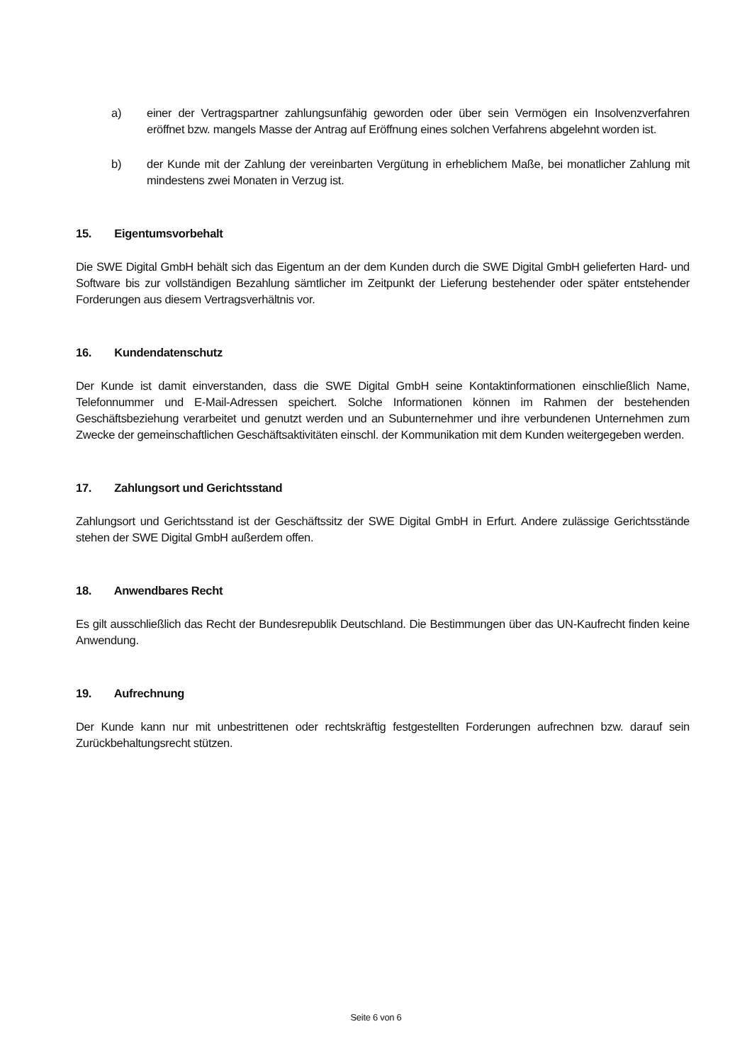a) einer der Vertragspartner zahlungsunfähig geworden oder über sein Vermögen ein Insolvenzverfahren eröffnet bzw. mangels Masse der Antrag auf Eröffnung eines solchen Verfahrens abgelehnt worden ist.
b) der Kunde mit der Zahlung der vereinbarten Vergütung in erheblichem Maße, bei monatlicher Zahlung mit mindestens zwei Monaten in Verzug ist.
15. Eigentumsvorbehalt
Die SWE Digital GmbH behält sich das Eigentum an der dem Kunden durch die SWE Digital GmbH gelieferten Hard- und Software bis zur vollständigen Bezahlung sämtlicher im Zeitpunkt der Lieferung bestehender oder später entstehender Forderungen aus diesem Vertragsverhältnis vor.
16. Kundendatenschutz
Der Kunde ist damit einverstanden, dass die SWE Digital GmbH seine Kontaktinformationen einschließlich Name, Telefonnummer und E-Mail-Adressen speichert. Solche Informationen können im Rahmen der bestehenden Geschäftsbeziehung verarbeitet und genutzt werden und an Subunternehmer und ihre verbundenen Unternehmen zum Zwecke der gemeinschaftlichen Geschäftsaktivitäten einschl. der Kommunikation mit dem Kunden weitergegeben werden.
17. Zahlungsort und Gerichtsstand
Zahlungsort und Gerichtsstand ist der Geschäftssitz der SWE Digital GmbH in Erfurt. Andere zulässige Gerichtsstände stehen der SWE Digital GmbH außerdem offen.
18. Anwendbares Recht
Es gilt ausschließlich das Recht der Bundesrepublik Deutschland. Die Bestimmungen über das UN-Kaufrecht finden keine Anwendung.
19. Aufrechnung
Der Kunde kann nur mit unbestrittenen oder rechtskräftig festgestellten Forderungen aufrechnen bzw. darauf sein Zurückbehaltungsrecht stützen.
Seite 6 von 6